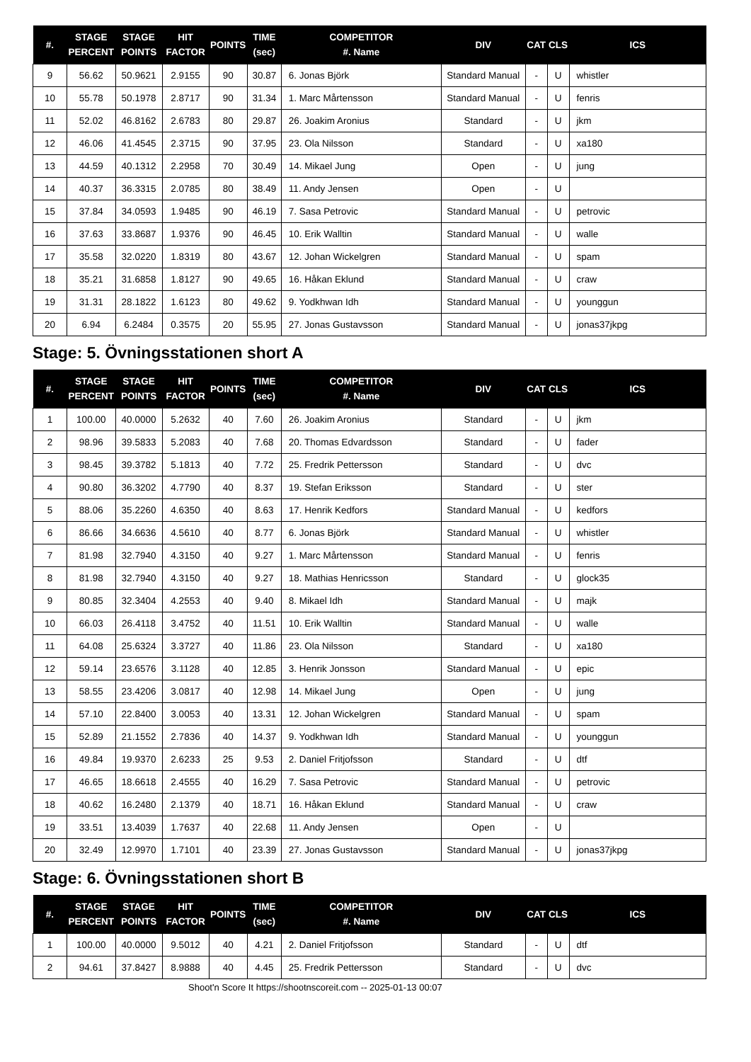| #. | STAGE PERCENT | STAGE POINTS | HIT FACTOR | POINTS | TIME (sec) | COMPETITOR #. Name | DIV | CAT | CLS | ICS |
| --- | --- | --- | --- | --- | --- | --- | --- | --- | --- | --- |
| 9 | 56.62 | 50.9621 | 2.9155 | 90 | 30.87 | 6. Jonas Björk | Standard Manual | - | U | whistler |
| 10 | 55.78 | 50.1978 | 2.8717 | 90 | 31.34 | 1. Marc Mårtensson | Standard Manual | - | U | fenris |
| 11 | 52.02 | 46.8162 | 2.6783 | 80 | 29.87 | 26. Joakim Aronius | Standard | - | U | jkm |
| 12 | 46.06 | 41.4545 | 2.3715 | 90 | 37.95 | 23. Ola Nilsson | Standard | - | U | xa180 |
| 13 | 44.59 | 40.1312 | 2.2958 | 70 | 30.49 | 14. Mikael Jung | Open | - | U | jung |
| 14 | 40.37 | 36.3315 | 2.0785 | 80 | 38.49 | 11. Andy Jensen | Open | - | U | |
| 15 | 37.84 | 34.0593 | 1.9485 | 90 | 46.19 | 7. Sasa Petrovic | Standard Manual | - | U | petrovic |
| 16 | 37.63 | 33.8687 | 1.9376 | 90 | 46.45 | 10. Erik Walltin | Standard Manual | - | U | walle |
| 17 | 35.58 | 32.0220 | 1.8319 | 80 | 43.67 | 12. Johan Wickelgren | Standard Manual | - | U | spam |
| 18 | 35.21 | 31.6858 | 1.8127 | 90 | 49.65 | 16. Håkan Eklund | Standard Manual | - | U | craw |
| 19 | 31.31 | 28.1822 | 1.6123 | 80 | 49.62 | 9. Yodkhwan Idh | Standard Manual | - | U | younggun |
| 20 | 6.94 | 6.2484 | 0.3575 | 20 | 55.95 | 27. Jonas Gustavsson | Standard Manual | - | U | jonas37jkpg |
Stage: 5. Övningsstationen short A
| #. | STAGE PERCENT | STAGE POINTS | HIT FACTOR | POINTS | TIME (sec) | COMPETITOR #. Name | DIV | CAT | CLS | ICS |
| --- | --- | --- | --- | --- | --- | --- | --- | --- | --- | --- |
| 1 | 100.00 | 40.0000 | 5.2632 | 40 | 7.60 | 26. Joakim Aronius | Standard | - | U | jkm |
| 2 | 98.96 | 39.5833 | 5.2083 | 40 | 7.68 | 20. Thomas Edvardsson | Standard | - | U | fader |
| 3 | 98.45 | 39.3782 | 5.1813 | 40 | 7.72 | 25. Fredrik Pettersson | Standard | - | U | dvc |
| 4 | 90.80 | 36.3202 | 4.7790 | 40 | 8.37 | 19. Stefan Eriksson | Standard | - | U | ster |
| 5 | 88.06 | 35.2260 | 4.6350 | 40 | 8.63 | 17. Henrik Kedfors | Standard Manual | - | U | kedfors |
| 6 | 86.66 | 34.6636 | 4.5610 | 40 | 8.77 | 6. Jonas Björk | Standard Manual | - | U | whistler |
| 7 | 81.98 | 32.7940 | 4.3150 | 40 | 9.27 | 1. Marc Mårtensson | Standard Manual | - | U | fenris |
| 8 | 81.98 | 32.7940 | 4.3150 | 40 | 9.27 | 18. Mathias Henricsson | Standard | - | U | glock35 |
| 9 | 80.85 | 32.3404 | 4.2553 | 40 | 9.40 | 8. Mikael Idh | Standard Manual | - | U | majk |
| 10 | 66.03 | 26.4118 | 3.4752 | 40 | 11.51 | 10. Erik Walltin | Standard Manual | - | U | walle |
| 11 | 64.08 | 25.6324 | 3.3727 | 40 | 11.86 | 23. Ola Nilsson | Standard | - | U | xa180 |
| 12 | 59.14 | 23.6576 | 3.1128 | 40 | 12.85 | 3. Henrik Jonsson | Standard Manual | - | U | epic |
| 13 | 58.55 | 23.4206 | 3.0817 | 40 | 12.98 | 14. Mikael Jung | Open | - | U | jung |
| 14 | 57.10 | 22.8400 | 3.0053 | 40 | 13.31 | 12. Johan Wickelgren | Standard Manual | - | U | spam |
| 15 | 52.89 | 21.1552 | 2.7836 | 40 | 14.37 | 9. Yodkhwan Idh | Standard Manual | - | U | younggun |
| 16 | 49.84 | 19.9370 | 2.6233 | 25 | 9.53 | 2. Daniel Fritjofsson | Standard | - | U | dtf |
| 17 | 46.65 | 18.6618 | 2.4555 | 40 | 16.29 | 7. Sasa Petrovic | Standard Manual | - | U | petrovic |
| 18 | 40.62 | 16.2480 | 2.1379 | 40 | 18.71 | 16. Håkan Eklund | Standard Manual | - | U | craw |
| 19 | 33.51 | 13.4039 | 1.7637 | 40 | 22.68 | 11. Andy Jensen | Open | - | U | |
| 20 | 32.49 | 12.9970 | 1.7101 | 40 | 23.39 | 27. Jonas Gustavsson | Standard Manual | - | U | jonas37jkpg |
Stage: 6. Övningsstationen short B
| #. | STAGE PERCENT | STAGE POINTS | HIT FACTOR | POINTS | TIME (sec) | COMPETITOR #. Name | DIV | CAT | CLS | ICS |
| --- | --- | --- | --- | --- | --- | --- | --- | --- | --- | --- |
| 1 | 100.00 | 40.0000 | 9.5012 | 40 | 4.21 | 2. Daniel Fritjofsson | Standard | - | U | dtf |
| 2 | 94.61 | 37.8427 | 8.9888 | 40 | 4.45 | 25. Fredrik Pettersson | Standard | - | U | dvc |
Shoot'n Score It https://shootnscoreit.com -- 2025-01-13 00:07